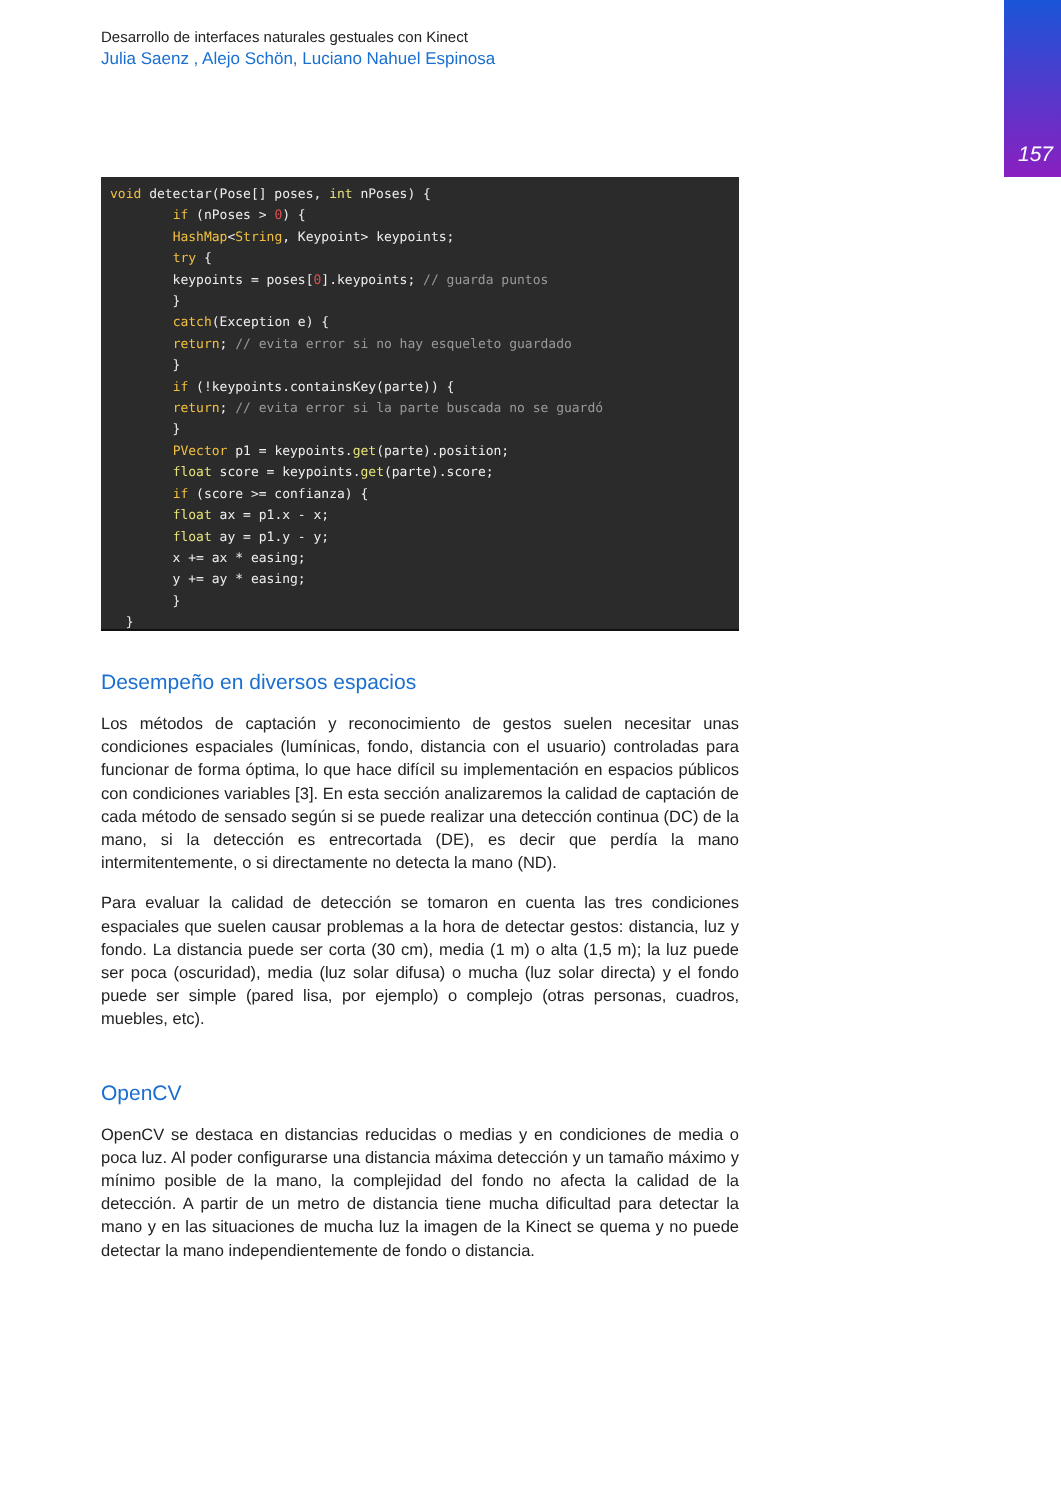157
Desarrollo de interfaces naturales gestuales con Kinect
Julia Saenz , Alejo Schön, Luciano Nahuel Espinosa
void detectar(Pose[] poses, int nPoses) { if (nPoses > 0) { HashMap<String, Keypoint> keypoints; try { keypoints = poses[0].keypoints; // guarda puntos } catch(Exception e) { return; // evita error si no hay esqueleto guardado } if (!keypoints.containsKey(parte)) { return; // evita error si la parte buscada no se guardó } PVector p1 = keypoints.get(parte).position; float score = keypoints.get(parte).score; if (score >= confianza) { float ax = p1.x - x; float ay = p1.y - y; x += ax * easing; y += ay * easing; } }
Desempeño en diversos espacios
Los métodos de captación y reconocimiento de gestos suelen necesitar unas condiciones espaciales (lumínicas, fondo, distancia con el usuario) controladas para funcionar de forma óptima, lo que hace difícil su implementación en espacios públicos con condiciones variables [3]. En esta sección analizaremos la calidad de captación de cada método de sensado según si se puede realizar una detección continua (DC) de la mano, si la detección es entrecortada (DE), es decir que perdía la mano intermitentemente, o si directamente no detecta la mano (ND).
Para evaluar la calidad de detección se tomaron en cuenta las tres condiciones espaciales que suelen causar problemas a la hora de detectar gestos: distancia, luz y fondo. La distancia puede ser corta (30 cm), media (1 m) o alta (1,5 m); la luz puede ser poca (oscuridad), media (luz solar difusa) o mucha (luz solar directa) y el fondo puede ser simple (pared lisa, por ejemplo) o complejo (otras personas, cuadros, muebles, etc).
OpenCV
OpenCV se destaca en distancias reducidas o medias y en condiciones de media o poca luz. Al poder configurarse una distancia máxima detección y un tamaño máximo y mínimo posible de la mano, la complejidad del fondo no afecta la calidad de la detección. A partir de un metro de distancia tiene mucha dificultad para detectar la mano y en las situaciones de mucha luz la imagen de la Kinect se quema y no puede detectar la mano independientemente de fondo o distancia.